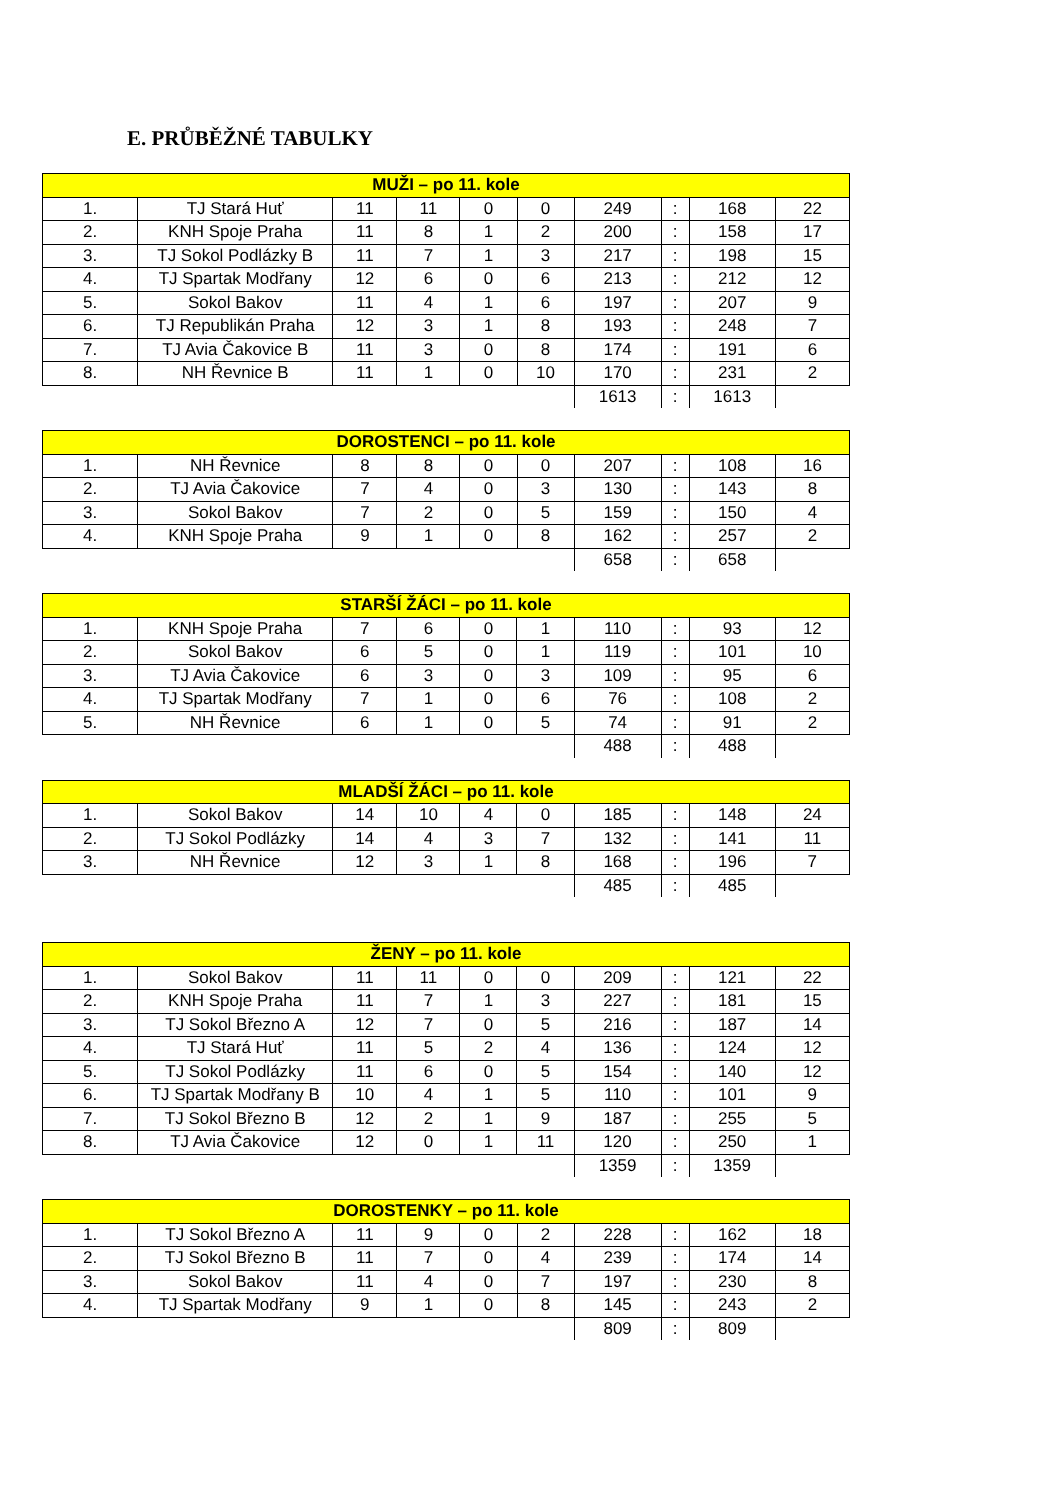E. PRŮBĚŽNÉ TABULKY
| MUŽI – po 11. kole | | | | | | | | | |
| --- | --- | --- | --- | --- | --- | --- | --- | --- | --- |
| 1. | TJ Stará Huť | 11 | 11 | 0 | 0 | 249 | : | 168 | 22 |
| 2. | KNH Spoje Praha | 11 | 8 | 1 | 2 | 200 | : | 158 | 17 |
| 3. | TJ Sokol Podlázky B | 11 | 7 | 1 | 3 | 217 | : | 198 | 15 |
| 4. | TJ Spartak Modřany | 12 | 6 | 0 | 6 | 213 | : | 212 | 12 |
| 5. | Sokol Bakov | 11 | 4 | 1 | 6 | 197 | : | 207 | 9 |
| 6. | TJ Republikán Praha | 12 | 3 | 1 | 8 | 193 | : | 248 | 7 |
| 7. | TJ Avia Čakovice B | 11 | 3 | 0 | 8 | 174 | : | 191 | 6 |
| 8. | NH Řevnice B | 11 | 1 | 0 | 10 | 170 | : | 231 | 2 |
| | | | | | | 1613 | : | 1613 | |
| DOROSTENCI – po 11. kole | | | | | | | | | |
| --- | --- | --- | --- | --- | --- | --- | --- | --- | --- |
| 1. | NH Řevnice | 8 | 8 | 0 | 0 | 207 | : | 108 | 16 |
| 2. | TJ Avia Čakovice | 7 | 4 | 0 | 3 | 130 | : | 143 | 8 |
| 3. | Sokol Bakov | 7 | 2 | 0 | 5 | 159 | : | 150 | 4 |
| 4. | KNH Spoje Praha | 9 | 1 | 0 | 8 | 162 | : | 257 | 2 |
| | | | | | | 658 | : | 658 | |
| STARŠÍ ŽÁCI – po 11. kole | | | | | | | | | |
| --- | --- | --- | --- | --- | --- | --- | --- | --- | --- |
| 1. | KNH Spoje Praha | 7 | 6 | 0 | 1 | 110 | : | 93 | 12 |
| 2. | Sokol Bakov | 6 | 5 | 0 | 1 | 119 | : | 101 | 10 |
| 3. | TJ Avia Čakovice | 6 | 3 | 0 | 3 | 109 | : | 95 | 6 |
| 4. | TJ Spartak Modřany | 7 | 1 | 0 | 6 | 76 | : | 108 | 2 |
| 5. | NH Řevnice | 6 | 1 | 0 | 5 | 74 | : | 91 | 2 |
| | | | | | | 488 | : | 488 | |
| MLADŠÍ ŽÁCI – po 11. kole | | | | | | | | | |
| --- | --- | --- | --- | --- | --- | --- | --- | --- | --- |
| 1. | Sokol Bakov | 14 | 10 | 4 | 0 | 185 | : | 148 | 24 |
| 2. | TJ Sokol Podlázky | 14 | 4 | 3 | 7 | 132 | : | 141 | 11 |
| 3. | NH Řevnice | 12 | 3 | 1 | 8 | 168 | : | 196 | 7 |
| | | | | | | 485 | : | 485 | |
| ŽENY – po 11. kole | | | | | | | | | |
| --- | --- | --- | --- | --- | --- | --- | --- | --- | --- |
| 1. | Sokol Bakov | 11 | 11 | 0 | 0 | 209 | : | 121 | 22 |
| 2. | KNH Spoje Praha | 11 | 7 | 1 | 3 | 227 | : | 181 | 15 |
| 3. | TJ Sokol Březno A | 12 | 7 | 0 | 5 | 216 | : | 187 | 14 |
| 4. | TJ Stará Huť | 11 | 5 | 2 | 4 | 136 | : | 124 | 12 |
| 5. | TJ Sokol Podlázky | 11 | 6 | 0 | 5 | 154 | : | 140 | 12 |
| 6. | TJ Spartak Modřany B | 10 | 4 | 1 | 5 | 110 | : | 101 | 9 |
| 7. | TJ Sokol Březno B | 12 | 2 | 1 | 9 | 187 | : | 255 | 5 |
| 8. | TJ Avia Čakovice | 12 | 0 | 1 | 11 | 120 | : | 250 | 1 |
| | | | | | | 1359 | : | 1359 | |
| DOROSTENKY – po 11. kole | | | | | | | | | |
| --- | --- | --- | --- | --- | --- | --- | --- | --- | --- |
| 1. | TJ Sokol Březno A | 11 | 9 | 0 | 2 | 228 | : | 162 | 18 |
| 2. | TJ Sokol Březno B | 11 | 7 | 0 | 4 | 239 | : | 174 | 14 |
| 3. | Sokol Bakov | 11 | 4 | 0 | 7 | 197 | : | 230 | 8 |
| 4. | TJ Spartak Modřany | 9 | 1 | 0 | 8 | 145 | : | 243 | 2 |
| | | | | | | 809 | : | 809 | |